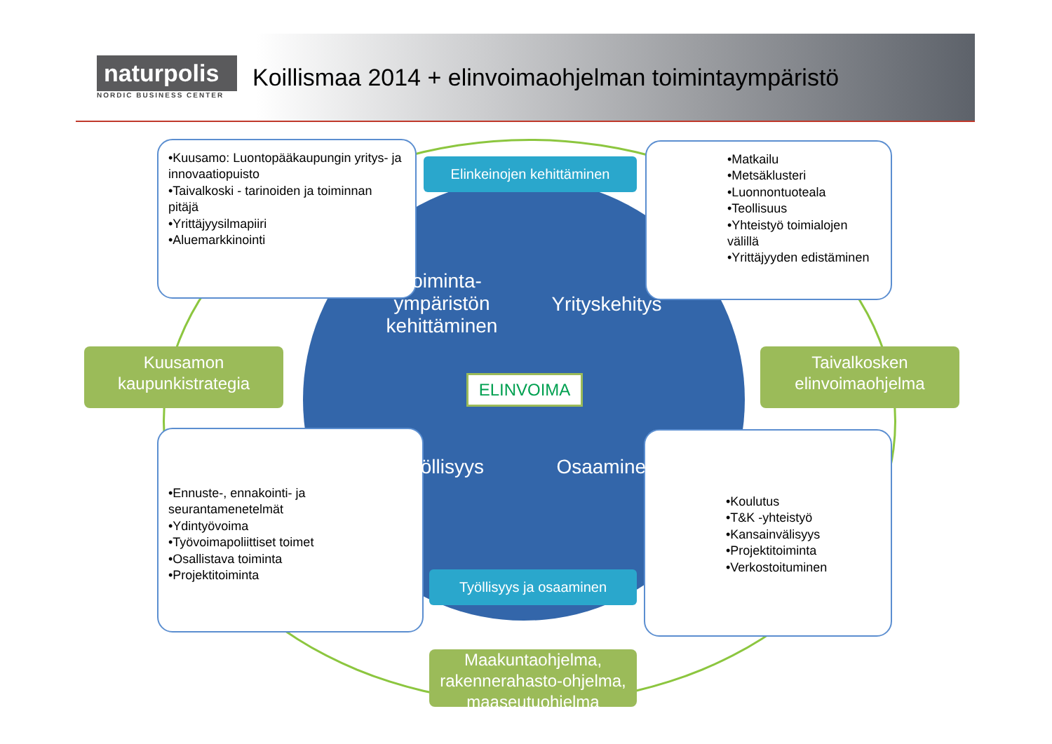naturpolis
NORDIC BUSINESS CENTER
Koillismaa 2014 + elinvoimaohjelman toimintaympäristö
•Kuusamo: Luontopääkaupungin yritys- ja innovaatiopuisto
•Taivalkoski - tarinoiden ja toiminnan pitäjä
•Yrittäjyysilmapiiri
•Aluemarkkinointi
•Matkailu
•Metsäklusteri
•Luonnontuoteala
•Teollisuus
•Yhteistyö toimialojen välillä
•Yrittäjyyden edistäminen
•Ennuste-, ennakointi- ja seurantamenetelmät
•Ydintyövoima
•Työvoimapoliittiset toimet
•Osallistava toiminta
•Projektitoiminta
•Koulutus
•T&K -yhteistyö
•Kansainvälisyys
•Projektitoiminta
•Verkostoituminen
Toiminta-ympäristön kehittäminen
Yrityskehitys
Työllisyys
Osaaminen
Elinkeinojen kehittäminen
Työllisyys ja osaaminen
ELINVOIMA
Kuusamon kaupunkistrategia
Taivalkosken elinvoimaohjelma
Maakuntaohjelma, rakennerahasto-ohjelma, maaseutuohjelma